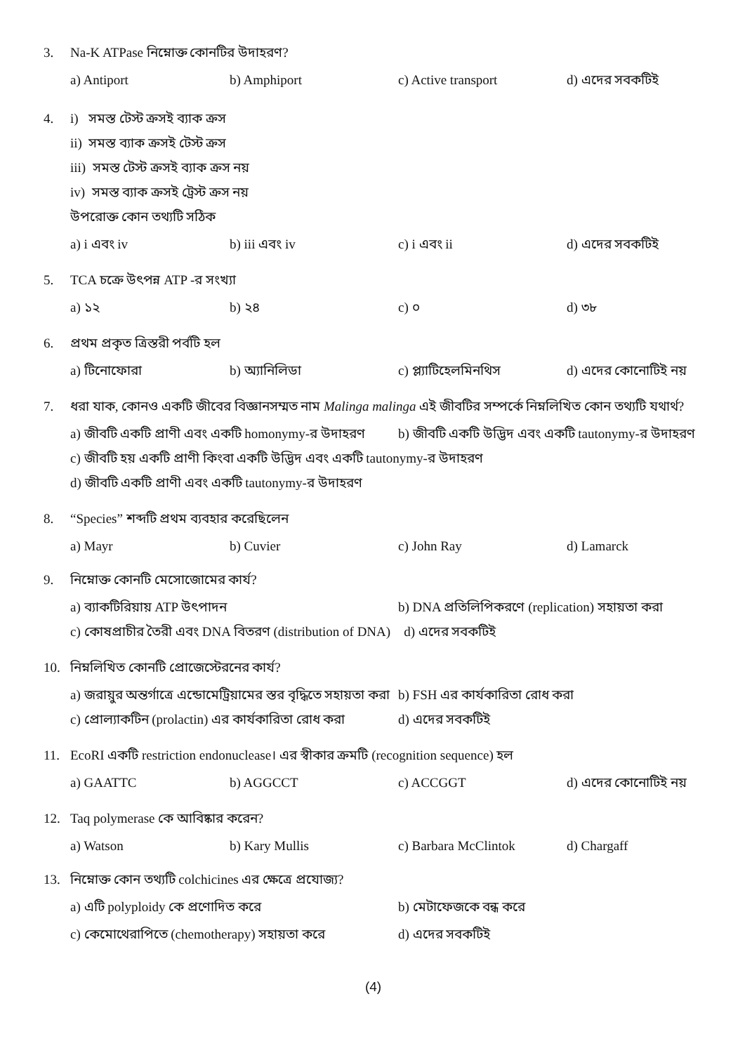3. Na-K ATPase নিম্নোক্ত কোনটির উদাহরণ?
a) Antiport b) Amphiport c) Active transport d) এদের সবকটিই
4. i) সমস্ত টেস্ট ক্রসই ব্যাক ক্রস
ii) সমস্ত ব্যাক ক্রসই টেস্ট ক্রস
iii) সমস্ত টেস্ট ক্রসই ব্যাক ক্রস নয়
iv) সমস্ত ব্যাক ক্রসই ট্রেস্ট ক্রস নয়
উপরোক্ত কোন তথ্যটি সঠিক
a) i এবং iv b) iii এবং iv c) i এবং ii d) এদের সবকটিই
5. TCA চক্রে উৎপন্ন ATP -র সংখ্যা
a) ১২ b) ২৪ c) ০ d) ৩৮
6. প্রথম প্রকৃত ত্রিস্তরী পর্বটি হল
a) টিনোফোরা b) অ্যানিলিডা c) প্ল্যাটিহেলমিনথিস d) এদের কোনোটিই নয়
7. ধরা যাক, কোনও একটি জীবের বিজ্ঞানসম্মত নাম Malinga malinga এই জীবটির সম্পর্কে নিম্নলিখিত কোন তথ্যটি যথার্থ?
a) জীবটি একটি প্রাণী এবং একটি homonymy-র উদাহরণ b) জীবটি একটি উদ্ভিদ এবং একটি tautonymy-র উদাহরণ
c) জীবটি হয় একটি প্রাণী কিংবা একটি উদ্ভিদ এবং একটি tautonymy-র উদাহরণ
d) জীবটি একটি প্রাণী এবং একটি tautonymy-র উদাহরণ
8. “Species” শব্দটি প্রথম ব্যবহার করেছিলেন
a) Mayr b) Cuvier c) John Ray d) Lamarck
9. নিম্নোক্ত কোনটি মেসোজোমের কার্য?
a) ব্যাকটিরিয়ায় ATP উৎপাদন b) DNA প্রতিলিপিকরণে (replication) সহায়তা করা
c) কোষপ্রাচীর তৈরী এবং DNA বিতরণ (distribution of DNA) d) এদের সবকটিই
10. নিম্নলিখিত কোনটি প্রোজেস্টেরনের কার্য?
a) জরায়ুর অন্তর্গাত্রে এন্ডোমেট্রিয়ামের স্তর বৃদ্ধিতে সহায়তা করা b) FSH এর কার্যকারিতা রোধ করা
c) প্রোল্যাকটিন (prolactin) এর কার্যকারিতা রোধ করা d) এদের সবকটিই
11. EcoRI একটি restriction endonuclease। এর স্বীকার ক্রমটি (recognition sequence) হল
a) GAATTC b) AGGCCT c) ACCGGT d) এদের কোনোটিই নয়
12. Taq polymerase কে আবিষ্কার করেন?
a) Watson b) Kary Mullis c) Barbara McClintok d) Chargaff
13. নিম্নোক্ত কোন তথ্যটি colchicines এর ক্ষেত্রে প্রযোজ্য?
a) এটি polyploidy কে প্রণোদিত করে b) মেটাফেজকে বন্ধ করে
c) কেমোথেরাপিতে (chemotherapy) সহায়তা করে d) এদের সবকটিই
(4)